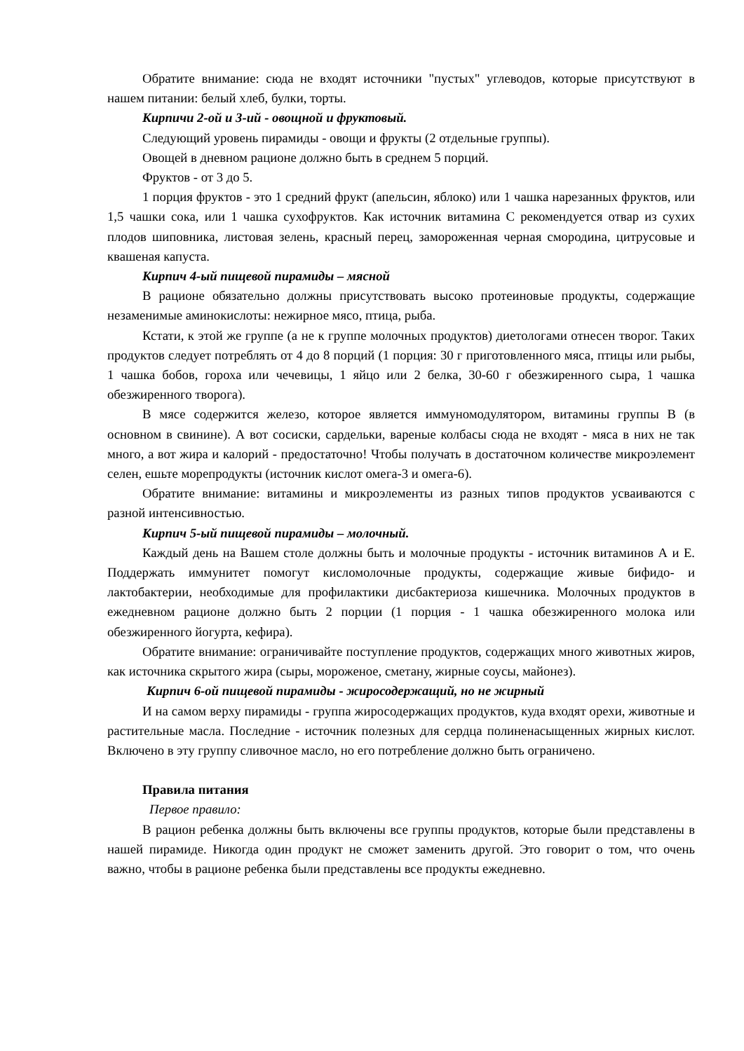Обратите внимание: сюда не входят источники "пустых" углеводов, которые присутствуют в нашем питании: белый хлеб, булки, торты.
Кирпичи 2-ой и 3-ий - овощной и фруктовый.
Следующий уровень пирамиды - овощи и фрукты (2 отдельные группы).
Овощей в дневном рационе должно быть в среднем 5 порций.
Фруктов - от 3 до 5.
1 порция фруктов - это 1 средний фрукт (апельсин, яблоко) или 1 чашка нарезанных фруктов, или 1,5 чашки сока, или 1 чашка сухофруктов. Как источник витамина С рекомендуется отвар из сухих плодов шиповника, листовая зелень, красный перец, замороженная черная смородина, цитрусовые и квашеная капуста.
Кирпич 4-ый пищевой пирамиды – мясной
В рационе обязательно должны присутствовать высоко протеиновые продукты, содержащие незаменимые аминокислоты: нежирное мясо, птица, рыба.
Кстати, к этой же группе (а не к группе молочных продуктов) диетологами отнесен творог. Таких продуктов следует потреблять от 4 до 8 порций (1 порция: 30 г приготовленного мяса, птицы или рыбы, 1 чашка бобов, гороха или чечевицы, 1 яйцо или 2 белка, 30-60 г обезжиренного сыра, 1 чашка обезжиренного творога).
В мясе содержится железо, которое является иммуномодулятором, витамины группы В (в основном в свинине). А вот сосиски, сардельки, вареные колбасы сюда не входят - мяса в них не так много, а вот жира и калорий - предостаточно! Чтобы получать в достаточном количестве микроэлемент селен, ешьте морепродукты (источник кислот омега-3 и омега-6).
Обратите внимание: витамины и микроэлементы из разных типов продуктов усваиваются с разной интенсивностью.
Кирпич 5-ый пищевой пирамиды – молочный.
Каждый день на Вашем столе должны быть и молочные продукты - источник витаминов А и Е. Поддержать иммунитет помогут кисломолочные продукты, содержащие живые бифидо- и лактобактерии, необходимые для профилактики дисбактериоза кишечника. Молочных продуктов в ежедневном рационе должно быть 2 порции (1 порция - 1 чашка обезжиренного молока или обезжиренного йогурта, кефира).
Обратите внимание: ограничивайте поступление продуктов, содержащих много животных жиров, как источника скрытого жира (сыры, мороженое, сметану, жирные соусы, майонез).
Кирпич 6-ой пищевой пирамиды - жиросодержащий, но не жирный
И на самом верху пирамиды - группа жиросодержащих продуктов, куда входят орехи, животные и растительные масла. Последние - источник полезных для сердца полиненасыщенных жирных кислот. Включено в эту группу сливочное масло, но его потребление должно быть ограничено.
Правила питания
Первое правило:
В рацион ребенка должны быть включены все группы продуктов, которые были представлены в нашей пирамиде. Никогда один продукт не сможет заменить другой. Это говорит о том, что очень важно, чтобы в рационе ребенка были представлены все продукты ежедневно.